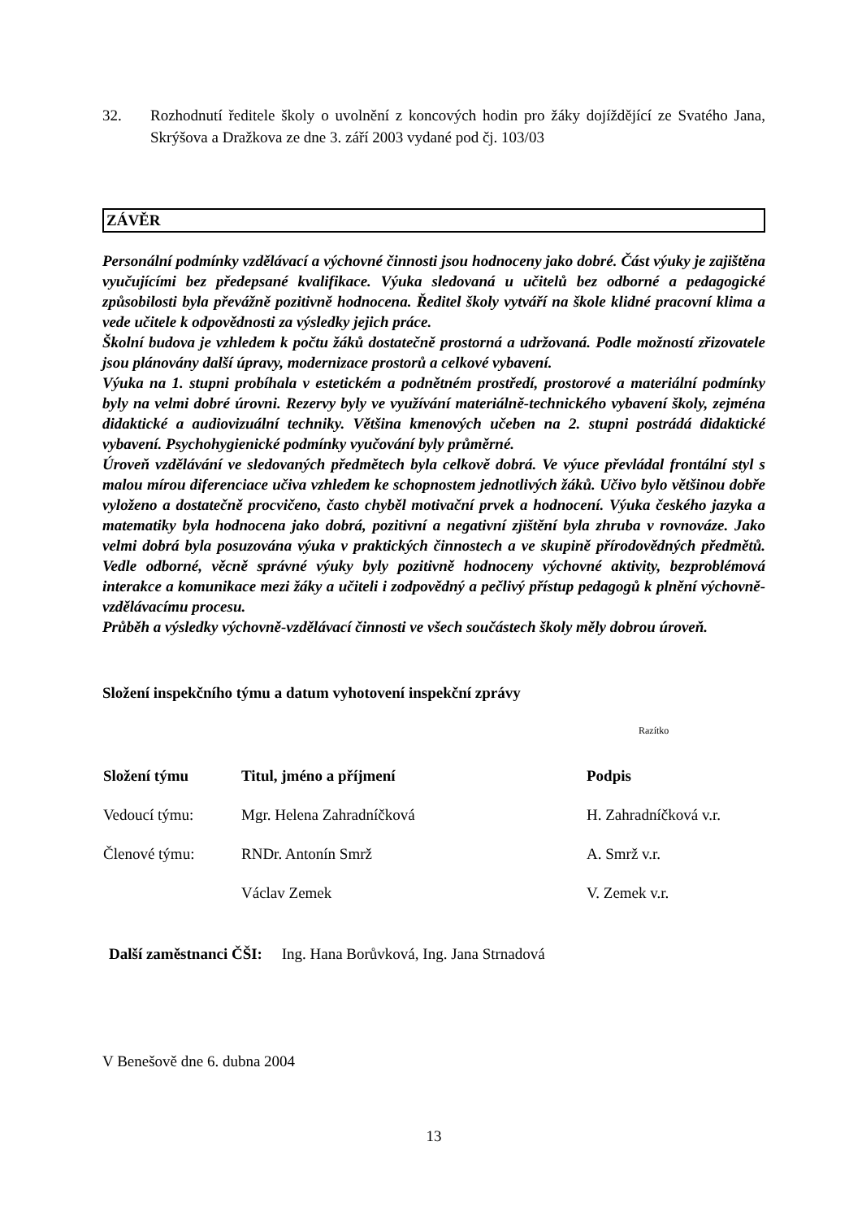32. Rozhodnutí ředitele školy o uvolnění z koncových hodin pro žáky dojíždějící ze Svatého Jana, Skrýšova a Dražkova ze dne 3. září 2003 vydané pod čj. 103/03
ZÁVĚR
Personální podmínky vzdělávací a výchovné činnosti jsou hodnoceny jako dobré. Část výuky je zajištěna vyučujícími bez předepsané kvalifikace. Výuka sledovaná u učitelů bez odborné a pedagogické způsobilosti byla převážně pozitivně hodnocena. Ředitel školy vytváří na škole klidné pracovní klima a vede učitele k odpovědnosti za výsledky jejich práce.
Školní budova je vzhledem k počtu žáků dostatečně prostorná a udržovaná. Podle možností zřizovatele jsou plánovány další úpravy, modernizace prostorů a celkové vybavení.
Výuka na 1. stupni probíhala v estetickém a podnětném prostředí, prostorové a materiální podmínky byly na velmi dobré úrovni. Rezervy byly ve využívání materiálně-technického vybavení školy, zejména didaktické a audiovizuální techniky. Většina kmenových učeben na 2. stupni postrádá didaktické vybavení. Psychohygienické podmínky vyučování byly průměrné.
Úroveň vzdělávání ve sledovaných předmětech byla celkově dobrá. Ve výuce převládal frontální styl s malou mírou diferenciace učiva vzhledem ke schopnostem jednotlivých žáků. Učivo bylo většinou dobře vyloženo a dostatečně procvičeno, často chyběl motivační prvek a hodnocení. Výuka českého jazyka a matematiky byla hodnocena jako dobrá, pozitivní a negativní zjištění byla zhruba v rovnováze. Jako velmi dobrá byla posuzována výuka v praktických činnostech a ve skupině přírodovědných předmětů. Vedle odborné, věcně správné výuky byly pozitivně hodnoceny výchovné aktivity, bezproblémová interakce a komunikace mezi žáky a učiteli i zodpovědný a pečlivý přístup pedagogů k plnění výchovně-vzdělávacímu procesu.
Průběh a výsledky výchovně-vzdělávací činnosti ve všech součástech školy měly dobrou úroveň.
Složení inspekčního týmu a datum vyhotovení inspekční zprávy
Razítko
| Složení týmu | Titul, jméno a příjmení | Podpis |
| --- | --- | --- |
| Vedoucí týmu: | Mgr. Helena Zahradníčková | H. Zahradníčková v.r. |
| Členové týmu: | RNDr. Antonín Smrž | A. Smrž v.r. |
| | Václav Zemek | V. Zemek v.r. |
Další zaměstnanci ČŠI: Ing. Hana Borůvková, Ing. Jana Strnadová
V Benešově dne 6. dubna 2004
13